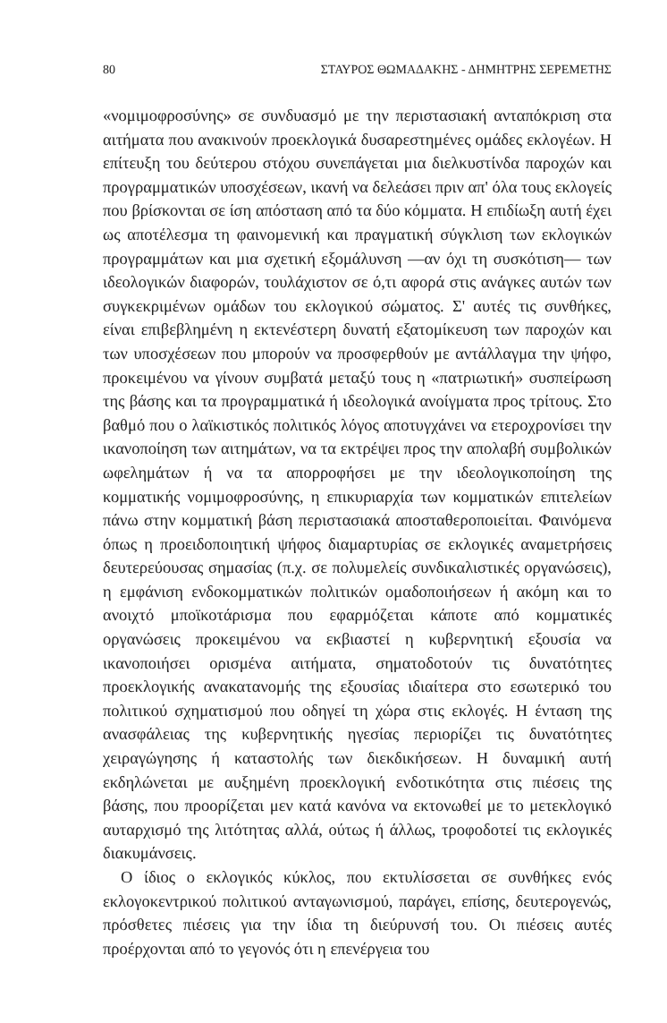80 ΣΤΑΥΡΟΣ ΘΩΜΑΔΑΚΗΣ - ΔΗΜΗΤΡΗΣ ΣΕΡΕΜΕΤΗΣ
«νομιμοφροσύνης» σε συνδυασμό με την περιστασιακή ανταπόκριση στα αιτήματα που ανακινούν προεκλογικά δυσαρεστημένες ομάδες εκλογέων. Η επίτευξη του δεύτερου στόχου συνεπάγεται μια διελκυστίνδα παροχών και προγραμματικών υποσχέσεων, ικανή να δελεάσει πριν απ' όλα τους εκλογείς που βρίσκονται σε ίση απόσταση από τα δύο κόμματα. Η επιδίωξη αυτή έχει ως αποτέλεσμα τη φαινομενική και πραγματική σύγκλιση των εκλογικών προγραμμάτων και μια σχετική εξομάλυνση —αν όχι τη συσκότιση— των ιδεολογικών διαφορών, τουλάχιστον σε ό,τι αφορά στις ανάγκες αυτών των συγκεκριμένων ομάδων του εκλογικού σώματος. Σ' αυτές τις συνθήκες, είναι επιβεβλημένη η εκτενέστερη δυνατή εξατομίκευση των παροχών και των υποσχέσεων που μπορούν να προσφερθούν με αντάλλαγμα την ψήφο, προκειμένου να γίνουν συμβατά μεταξύ τους η «πατριωτική» συσπείρωση της βάσης και τα προγραμματικά ή ιδεολογικά ανοίγματα προς τρίτους. Στο βαθμό που ο λαϊκιστικός πολιτικός λόγος αποτυγχάνει να ετεροχρονίσει την ικανοποίηση των αιτημάτων, να τα εκτρέψει προς την απολαβή συμβολικών ωφελημάτων ή να τα απορροφήσει με την ιδεολογικοποίηση της κομματικής νομιμοφροσύνης, η επικυριαρχία των κομματικών επιτελείων πάνω στην κομματική βάση περιστασιακά αποσταθεροποιείται. Φαινόμενα όπως η προειδοποιητική ψήφος διαμαρτυρίας σε εκλογικές αναμετρήσεις δευτερεύουσας σημασίας (π.χ. σε πολυμελείς συνδικαλιστικές οργανώσεις), η εμφάνιση ενδοκομματικών πολιτικών ομαδοποιήσεων ή ακόμη και το ανοιχτό μποϊκοτάρισμα που εφαρμόζεται κάποτε από κομματικές οργανώσεις προκειμένου να εκβιαστεί η κυβερνητική εξουσία να ικανοποιήσει ορισμένα αιτήματα, σηματοδοτούν τις δυνατότητες προεκλογικής ανακατανομής της εξουσίας ιδιαίτερα στο εσωτερικό του πολιτικού σχηματισμού που οδηγεί τη χώρα στις εκλογές. Η ένταση της ανασφάλειας της κυβερνητικής ηγεσίας περιορίζει τις δυνατότητες χειραγώγησης ή καταστολής των διεκδικήσεων. Η δυναμική αυτή εκδηλώνεται με αυξημένη προεκλογική ενδοτικότητα στις πιέσεις της βάσης, που προορίζεται μεν κατά κανόνα να εκτονωθεί με το μετεκλογικό αυταρχισμό της λιτότητας αλλά, ούτως ή άλλως, τροφοδοτεί τις εκλογικές διακυμάνσεις.
Ο ίδιος ο εκλογικός κύκλος, που εκτυλίσσεται σε συνθήκες ενός εκλογοκεντρικού πολιτικού ανταγωνισμού, παράγει, επίσης, δευτερογενώς, πρόσθετες πιέσεις για την ίδια τη διεύρυνσή του. Οι πιέσεις αυτές προέρχονται από το γεγονός ότι η επενέργεια του